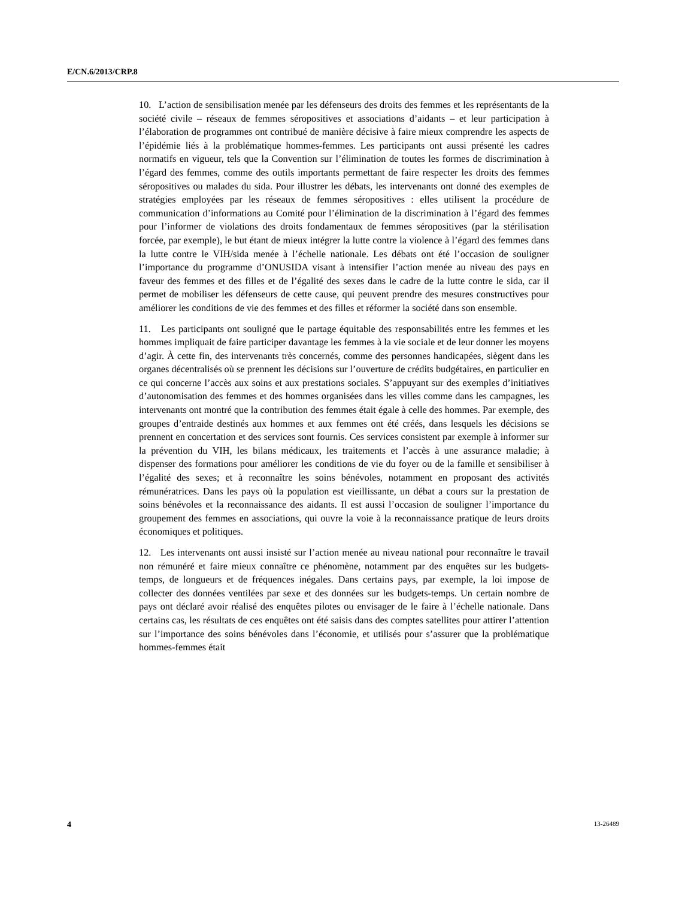E/CN.6/2013/CRP.8
10. L’action de sensibilisation menée par les défenseurs des droits des femmes et les représentants de la société civile – réseaux de femmes séropositives et associations d’aidants – et leur participation à l’élaboration de programmes ont contribué de manière décisive à faire mieux comprendre les aspects de l’épidémie liés à la problématique hommes-femmes. Les participants ont aussi présenté les cadres normatifs en vigueur, tels que la Convention sur l’élimination de toutes les formes de discrimination à l’égard des femmes, comme des outils importants permettant de faire respecter les droits des femmes séropositives ou malades du sida. Pour illustrer les débats, les intervenants ont donné des exemples de stratégies employées par les réseaux de femmes séropositives : elles utilisent la procédure de communication d’informations au Comité pour l’élimination de la discrimination à l’égard des femmes pour l’informer de violations des droits fondamentaux de femmes séropositives (par la stérilisation forcée, par exemple), le but étant de mieux intégrer la lutte contre la violence à l’égard des femmes dans la lutte contre le VIH/sida menée à l’échelle nationale. Les débats ont été l’occasion de souligner l’importance du programme d’ONUSIDA visant à intensifier l’action menée au niveau des pays en faveur des femmes et des filles et de l’égalité des sexes dans le cadre de la lutte contre le sida, car il permet de mobiliser les défenseurs de cette cause, qui peuvent prendre des mesures constructives pour améliorer les conditions de vie des femmes et des filles et réformer la société dans son ensemble.
11. Les participants ont souligné que le partage équitable des responsabilités entre les femmes et les hommes impliquait de faire participer davantage les femmes à la vie sociale et de leur donner les moyens d’agir. À cette fin, des intervenants très concernés, comme des personnes handicapées, siègent dans les organes décentralisés où se prennent les décisions sur l’ouverture de crédits budgétaires, en particulier en ce qui concerne l’accès aux soins et aux prestations sociales. S’appuyant sur des exemples d’initiatives d’autonomisation des femmes et des hommes organisées dans les villes comme dans les campagnes, les intervenants ont montré que la contribution des femmes était égale à celle des hommes. Par exemple, des groupes d’entraide destinés aux hommes et aux femmes ont été créés, dans lesquels les décisions se prennent en concertation et des services sont fournis. Ces services consistent par exemple à informer sur la prévention du VIH, les bilans médicaux, les traitements et l’accès à une assurance maladie; à dispenser des formations pour améliorer les conditions de vie du foyer ou de la famille et sensibiliser à l’égalité des sexes; et à reconnaître les soins bénévoles, notamment en proposant des activités rémunératrices. Dans les pays où la population est vieillissante, un débat a cours sur la prestation de soins bénévoles et la reconnaissance des aidants. Il est aussi l’occasion de souligner l’importance du groupement des femmes en associations, qui ouvre la voie à la reconnaissance pratique de leurs droits économiques et politiques.
12. Les intervenants ont aussi insisté sur l’action menée au niveau national pour reconnaître le travail non rémunéré et faire mieux connaître ce phénomène, notamment par des enquêtes sur les budgets-temps, de longueurs et de fréquences inégales. Dans certains pays, par exemple, la loi impose de collecter des données ventilées par sexe et des données sur les budgets-temps. Un certain nombre de pays ont déclaré avoir réalisé des enquêtes pilotes ou envisager de le faire à l’échelle nationale. Dans certains cas, les résultats de ces enquêtes ont été saisis dans des comptes satellites pour attirer l’attention sur l’importance des soins bénévoles dans l’économie, et utilisés pour s’assurer que la problématique hommes-femmes était
4 13-26489